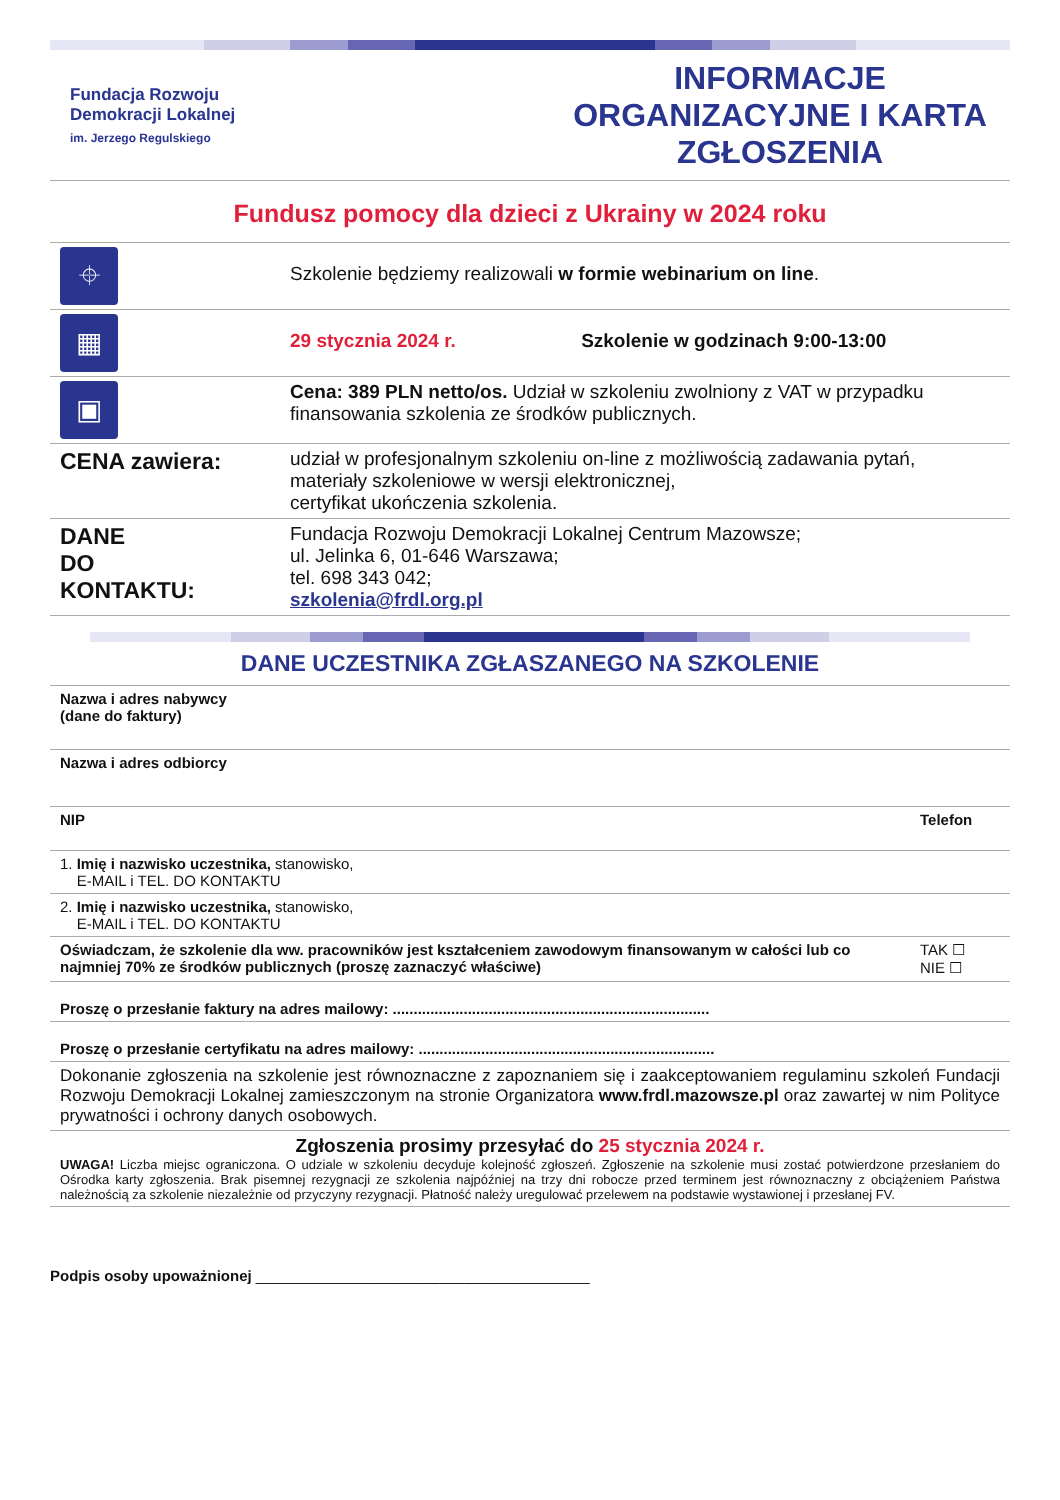Fundacja Rozwoju
Demokracji Lokalnej
im. Jerzego Regulskiego
INFORMACJE ORGANIZACYJNE I KARTA ZGŁOSZENIA
Fundusz pomocy dla dzieci z Ukrainy w 2024 roku
| ⌖ | Szkolenie będziemy realizowali w formie webinarium on line . |
| ▦ | 29 stycznia 2024 r. Szkolenie w godzinach 9:00-13:00 |
| ▣ | Cena: 389 PLN netto/os. Udział w szkoleniu zwolniony z VAT w przypadku finansowania szkolenia ze środków publicznych. |
| CENA zawiera: | udział w profesjonalnym szkoleniu on-line z możliwością zadawania pytań, materiały szkoleniowe w wersji elektronicznej, certyfikat ukończenia szkolenia. |
| DANE DO KONTAKTU: | Fundacja Rozwoju Demokracji Lokalnej Centrum Mazowsze; ul. Jelinka 6, 01-646 Warszawa; tel. 698 343 042; szkolenia@frdl.org.pl |
DANE UCZESTNIKA ZGŁASZANEGO NA SZKOLENIE
| Nazwa i adres nabywcy (dane do faktury) | |
| Nazwa i adres odbiorcy | |
| NIP | Telefon |
| 1. Imię i nazwisko uczestnika, stanowisko, E-MAIL i TEL. DO KONTAKTU | |
| 2. Imię i nazwisko uczestnika, stanowisko, E-MAIL i TEL. DO KONTAKTU | |
| Oświadczam, że szkolenie dla ww. pracowników jest kształceniem zawodowym finansowanym w całości lub co najmniej 70% ze środków publicznych (proszę zaznaczyć właściwe) | TAK ☐ NIE ☐ |
| Proszę o przesłanie faktury na adres mailowy: ............................................................................ | |
| Proszę o przesłanie certyfikatu na adres mailowy: ....................................................................... | |
| Dokonanie zgłoszenia na szkolenie jest równoznaczne z zapoznaniem się i zaakceptowaniem regulaminu szkoleń Fundacji Rozwoju Demokracji Lokalnej zamieszczonym na stronie Organizatora www.frdl.mazowsze.pl oraz zawartej w nim Polityce prywatności i ochrony danych osobowych. | |
| Zgłoszenia prosimy przesyłać do 25 stycznia 2024 r. UWAGA! Liczba miejsc ograniczona. O udziale w szkoleniu decyduje kolejność zgłoszeń. Zgłoszenie na szkolenie musi zostać potwierdzone przesłaniem do Ośrodka karty zgłoszenia. Brak pisemnej rezygnacji ze szkolenia najpóźniej na trzy dni robocze przed terminem jest równoznaczny z obciążeniem Państwa należnością za szkolenie niezależnie od przyczyny rezygnacji. Płatność należy uregulować przelewem na podstawie wystawionej i przesłanej FV. | |
Podpis osoby upoważnionej ________________________________________